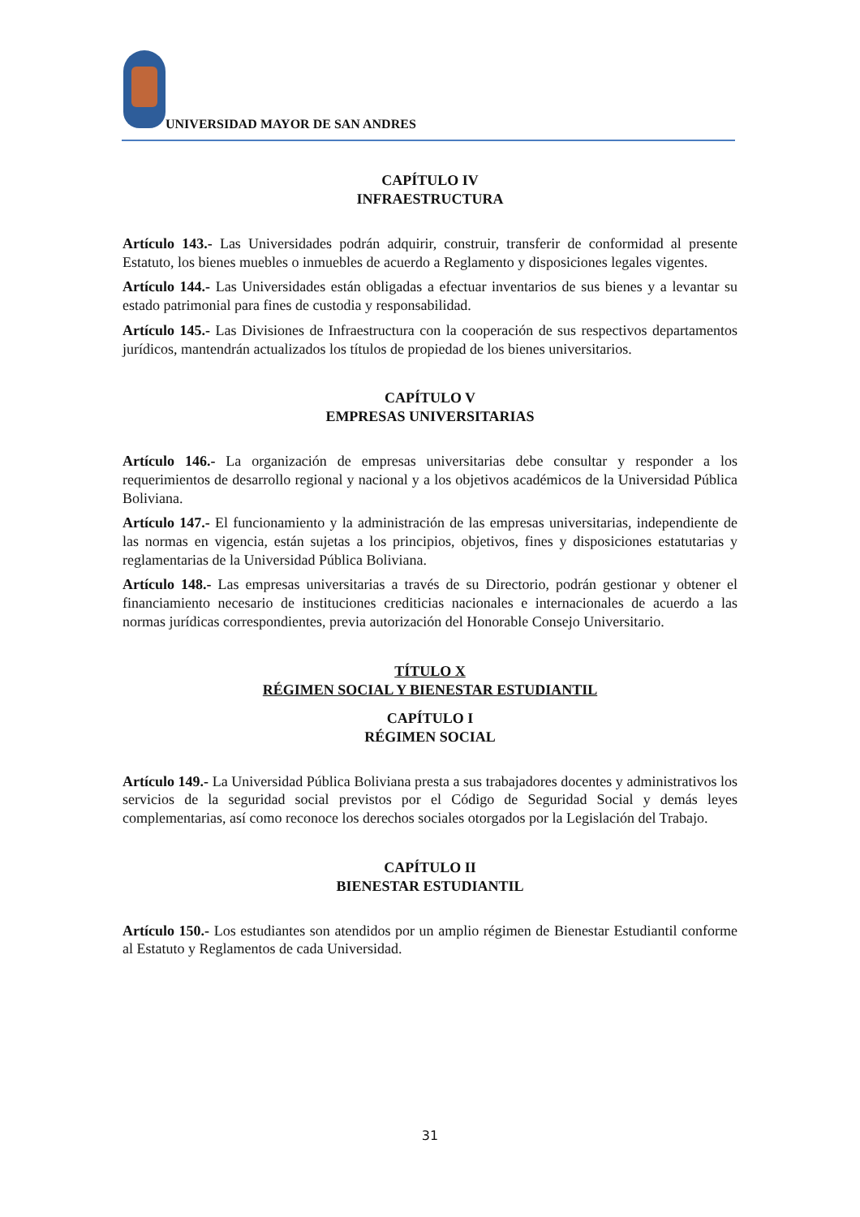UNIVERSIDAD MAYOR DE SAN ANDRES
CAPÍTULO IV
INFRAESTRUCTURA
Artículo 143.- Las Universidades podrán adquirir, construir, transferir de conformidad al presente Estatuto, los bienes muebles o inmuebles de acuerdo a Reglamento y disposiciones legales vigentes.
Artículo 144.- Las Universidades están obligadas a efectuar inventarios de sus bienes y a levantar su estado patrimonial para fines de custodia y responsabilidad.
Artículo 145.- Las Divisiones de Infraestructura con la cooperación de sus respectivos departamentos jurídicos, mantendrán actualizados los títulos de propiedad de los bienes universitarios.
CAPÍTULO V
EMPRESAS UNIVERSITARIAS
Artículo 146.- La organización de empresas universitarias debe consultar y responder a los requerimientos de desarrollo regional y nacional y a los objetivos académicos de la Universidad Pública Boliviana.
Artículo 147.- El funcionamiento y la administración de las empresas universitarias, independiente de las normas en vigencia, están sujetas a los principios, objetivos, fines y disposiciones estatutarias y reglamentarias de la Universidad Pública Boliviana.
Artículo 148.- Las empresas universitarias a través de su Directorio, podrán gestionar y obtener el financiamiento necesario de instituciones crediticias nacionales e internacionales de acuerdo a las normas jurídicas correspondientes, previa autorización del Honorable Consejo Universitario.
TÍTULO X
RÉGIMEN SOCIAL Y BIENESTAR ESTUDIANTIL
CAPÍTULO I
RÉGIMEN SOCIAL
Artículo 149.- La Universidad Pública Boliviana presta a sus trabajadores docentes y administrativos los servicios de la seguridad social previstos por el Código de Seguridad Social y demás leyes complementarias, así como reconoce los derechos sociales otorgados por la Legislación del Trabajo.
CAPÍTULO II
BIENESTAR ESTUDIANTIL
Artículo 150.- Los estudiantes son atendidos por un amplio régimen de Bienestar Estudiantil conforme al Estatuto y Reglamentos de cada Universidad.
31